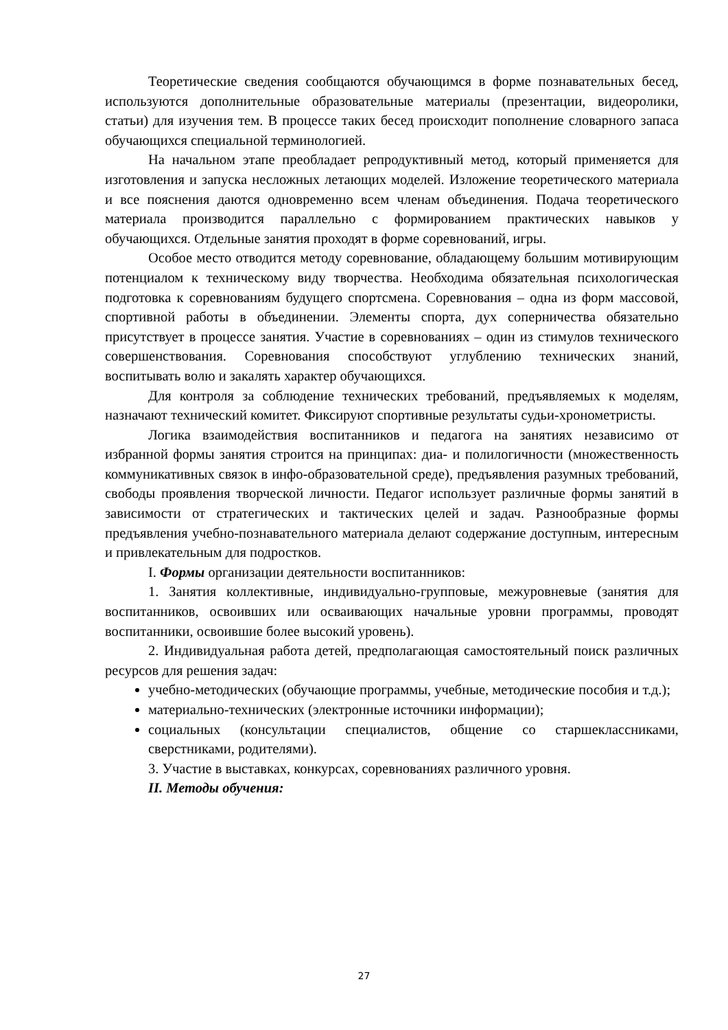Теоретические сведения сообщаются обучающимся в форме познавательных бесед, используются дополнительные образовательные материалы (презентации, видеоролики, статьи) для изучения тем. В процессе таких бесед происходит пополнение словарного запаса обучающихся специальной терминологией.
На начальном этапе преобладает репродуктивный метод, который применяется для изготовления и запуска несложных летающих моделей. Изложение теоретического материала и все пояснения даются одновременно всем членам объединения. Подача теоретического материала производится параллельно с формированием практических навыков у обучающихся. Отдельные занятия проходят в форме соревнований, игры.
Особое место отводится методу соревнование, обладающему большим мотивирующим потенциалом к техническому виду творчества. Необходима обязательная психологическая подготовка к соревнованиям будущего спортсмена. Соревнования – одна из форм массовой, спортивной работы в объединении. Элементы спорта, дух соперничества обязательно присутствует в процессе занятия. Участие в соревнованиях – один из стимулов технического совершенствования. Соревнования способствуют углублению технических знаний, воспитывать волю и закалять характер обучающихся.
Для контроля за соблюдение технических требований, предъявляемых к моделям, назначают технический комитет. Фиксируют спортивные результаты судьи-хронометристы.
Логика взаимодействия воспитанников и педагога на занятиях независимо от избранной формы занятия строится на принципах: диа- и полилогичности (множественность коммуникативных связок в инфо-образовательной среде), предъявления разумных требований, свободы проявления творческой личности. Педагог использует различные формы занятий в зависимости от стратегических и тактических целей и задач. Разнообразные формы предъявления учебно-познавательного материала делают содержание доступным, интересным и привлекательным для подростков.
I. Формы организации деятельности воспитанников:
1. Занятия коллективные, индивидуально-групповые, межуровневые (занятия для воспитанников, освоивших или осваивающих начальные уровни программы, проводят воспитанники, освоившие более высокий уровень).
2. Индивидуальная работа детей, предполагающая самостоятельный поиск различных ресурсов для решения задач:
учебно-методических (обучающие программы, учебные, методические пособия и т.д.);
материально-технических (электронные источники информации);
социальных (консультации специалистов, общение со старшеклассниками, сверстниками, родителями).
3. Участие в выставках, конкурсах, соревнованиях различного уровня.
II. Методы обучения:
27